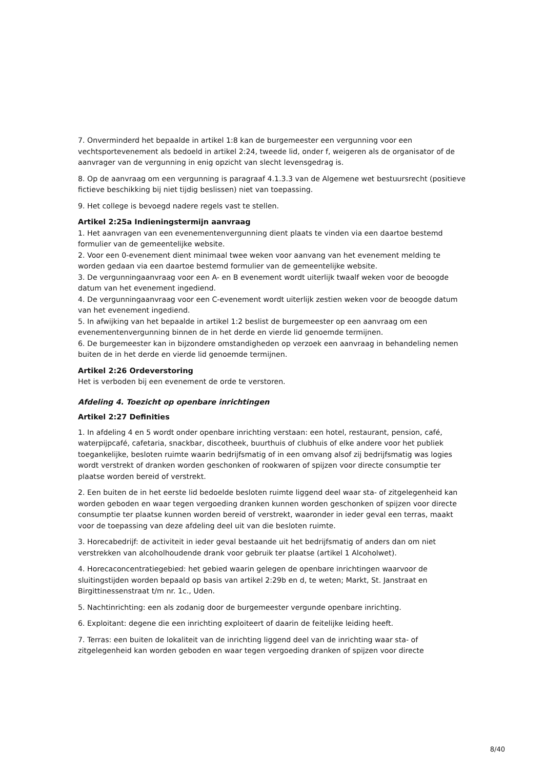7. Onverminderd het bepaalde in artikel 1:8 kan de burgemeester een vergunning voor een vechtsportevenement als bedoeld in artikel 2:24, tweede lid, onder f, weigeren als de organisator of de aanvrager van de vergunning in enig opzicht van slecht levensgedrag is.
8. Op de aanvraag om een vergunning is paragraaf 4.1.3.3 van de Algemene wet bestuursrecht (positieve fictieve beschikking bij niet tijdig beslissen) niet van toepassing.
9. Het college is bevoegd nadere regels vast te stellen.
Artikel 2:25a Indieningstermijn aanvraag
1. Het aanvragen van een evenementenvergunning dient plaats te vinden via een daartoe bestemd formulier van de gemeentelijke website.
2. Voor een 0-evenement dient minimaal twee weken voor aanvang van het evenement melding te worden gedaan via een daartoe bestemd formulier van de gemeentelijke website.
3. De vergunningaanvraag voor een A- en B evenement wordt uiterlijk twaalf weken voor de beoogde datum van het evenement ingediend.
4. De vergunningaanvraag voor een C-evenement wordt uiterlijk zestien weken voor de beoogde datum van het evenement ingediend.
5. In afwijking van het bepaalde in artikel 1:2 beslist de burgemeester op een aanvraag om een evenementenvergunning binnen de in het derde en vierde lid genoemde termijnen.
6. De burgemeester kan in bijzondere omstandigheden op verzoek een aanvraag in behandeling nemen buiten de in het derde en vierde lid genoemde termijnen.
Artikel 2:26 Ordeverstoring
Het is verboden bij een evenement de orde te verstoren.
Afdeling 4. Toezicht op openbare inrichtingen
Artikel 2:27 Definities
1. In afdeling 4 en 5 wordt onder openbare inrichting verstaan: een hotel, restaurant, pension, café, waterpijpcafé, cafetaria, snackbar, discotheek, buurthuis of clubhuis of elke andere voor het publiek toegankelijke, besloten ruimte waarin bedrijfsmatig of in een omvang alsof zij bedrijfsmatig was logies wordt verstrekt of dranken worden geschonken of rookwaren of spijzen voor directe consumptie ter plaatse worden bereid of verstrekt.
2. Een buiten de in het eerste lid bedoelde besloten ruimte liggend deel waar sta- of zitgelegenheid kan worden geboden en waar tegen vergoeding dranken kunnen worden geschonken of spijzen voor directe consumptie ter plaatse kunnen worden bereid of verstrekt, waaronder in ieder geval een terras, maakt voor de toepassing van deze afdeling deel uit van die besloten ruimte.
3. Horecabedrijf: de activiteit in ieder geval bestaande uit het bedrijfsmatig of anders dan om niet verstrekken van alcoholhoudende drank voor gebruik ter plaatse (artikel 1 Alcoholwet).
4. Horecaconcentratiegebied: het gebied waarin gelegen de openbare inrichtingen waarvoor de sluitingstijden worden bepaald op basis van artikel 2:29b en d, te weten; Markt, St. Janstraat en Birgittinessenstraat t/m nr. 1c., Uden.
5. Nachtinrichting: een als zodanig door de burgemeester vergunde openbare inrichting.
6. Exploitant: degene die een inrichting exploiteert of daarin de feitelijke leiding heeft.
7. Terras: een buiten de lokaliteit van de inrichting liggend deel van de inrichting waar sta- of zitgelegenheid kan worden geboden en waar tegen vergoeding dranken of spijzen voor directe
8/40